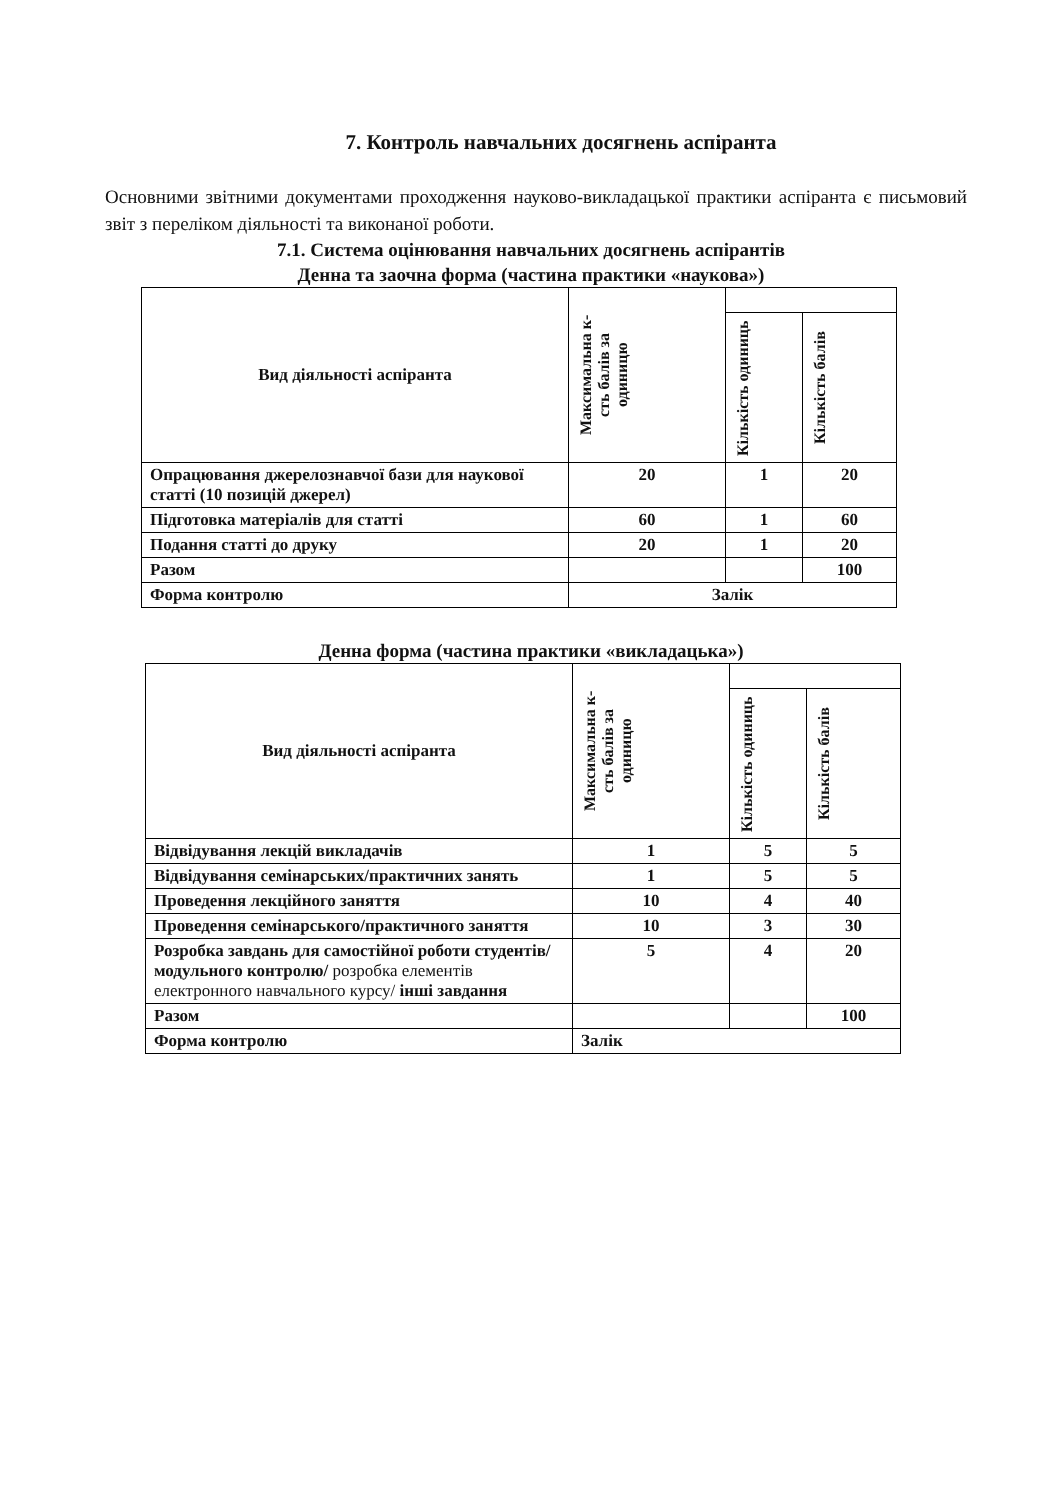7. Контроль навчальних досягнень аспіранта
Основними звітними документами проходження науково-викладацької практики аспіранта є письмовий звіт з переліком діяльності та виконаної роботи.
7.1. Система оцінювання навчальних досягнень аспірантів
Денна та заочна форма (частина практики «наукова»)
| Вид діяльності аспіранта | Максимальна к-сть балів за одиницю | | |
| --- | --- | --- | --- |
| | | Кількість одиниць | Кількість балів |
| Опрацювання джерелознавчої бази для наукової статті (10 позицій джерел) | 20 | 1 | 20 |
| Підготовка матеріалів для статті | 60 | 1 | 60 |
| Подання статті до друку | 20 | 1 | 20 |
| Разом | | | 100 |
| Форма контролю | Залік | | |
Денна форма (частина практики «викладацька»)
| Вид діяльності аспіранта | Максимальна к-сть балів за одиницю | | |
| --- | --- | --- | --- |
| | | Кількість одиниць | Кількість балів |
| Відвідування лекцій викладачів | 1 | 5 | 5 |
| Відвідування семінарських/практичних занять | 1 | 5 | 5 |
| Проведення лекційного заняття | 10 | 4 | 40 |
| Проведення семінарського/практичного заняття | 10 | 3 | 30 |
| Розробка завдань для самостійної роботи студентів/модульного контролю/ розробка елементів електронного навчального курсу/ інші завдання | 5 | 4 | 20 |
| Разом | | | 100 |
| Форма контролю | Залік | | |